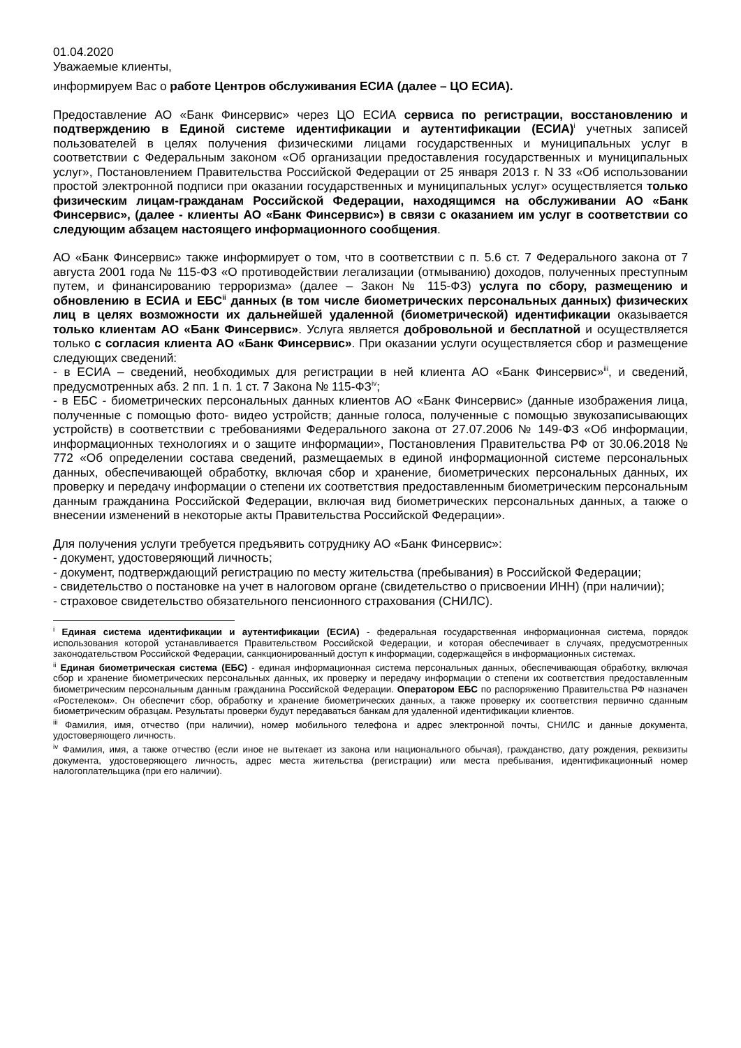01.04.2020
Уважаемые клиенты,
информируем Вас о работе Центров обслуживания ЕСИА (далее – ЦО ЕСИА).
Предоставление АО «Банк Финсервис» через ЦО ЕСИА сервиса по регистрации, восстановлению и подтверждению в Единой системе идентификации и аутентификации (ЕСИА)<sup>i</sup> учетных записей пользователей в целях получения физическими лицами государственных и муниципальных услуг в соответствии с Федеральным законом «Об организации предоставления государственных и муниципальных услуг», Постановлением Правительства Российской Федерации от 25 января 2013 г. N 33 «Об использовании простой электронной подписи при оказании государственных и муниципальных услуг» осуществляется только физическим лицам-гражданам Российской Федерации, находящимся на обслуживании АО «Банк Финсервис», (далее - клиенты АО «Банк Финсервис») в связи с оказанием им услуг в соответствии со следующим абзацем настоящего информационного сообщения.
АО «Банк Финсервис» также информирует о том, что в соответствии с п. 5.6 ст. 7 Федерального закона от 7 августа 2001 года № 115-ФЗ «О противодействии легализации (отмыванию) доходов, полученных преступным путем, и финансированию терроризма» (далее – Закон № 115-ФЗ) услуга по сбору, размещению и обновлению в ЕСИА и ЕБС<sup>ii</sup> данных (в том числе биометрических персональных данных) физических лиц в целях возможности их дальнейшей удаленной (биометрической) идентификации оказывается только клиентам АО «Банк Финсервис». Услуга является добровольной и бесплатной и осуществляется только с согласия клиента АО «Банк Финсервис». При оказании услуги осуществляется сбор и размещение следующих сведений:
- в ЕСИА – сведений, необходимых для регистрации в ней клиента АО «Банк Финсервис»<sup>iii</sup>, и сведений, предусмотренных абз. 2 пп. 1 п. 1 ст. 7 Закона № 115-ФЗ<sup>iv</sup>;
- в ЕБС - биометрических персональных данных клиентов АО «Банк Финсервис» (данные изображения лица, полученные с помощью фото- видео устройств; данные голоса, полученные с помощью звукозаписывающих устройств) в соответствии с требованиями Федерального закона от 27.07.2006 № 149-ФЗ «Об информации, информационных технологиях и о защите информации», Постановления Правительства РФ от 30.06.2018 № 772 «Об определении состава сведений, размещаемых в единой информационной системе персональных данных, обеспечивающей обработку, включая сбор и хранение, биометрических персональных данных, их проверку и передачу информации о степени их соответствия предоставленным биометрическим персональным данным гражданина Российской Федерации, включая вид биометрических персональных данных, а также о внесении изменений в некоторые акты Правительства Российской Федерации».
Для получения услуги требуется предъявить сотруднику АО «Банк Финсервис»:
- документ, удостоверяющий личность;
- документ, подтверждающий регистрацию по месту жительства (пребывания) в Российской Федерации;
- свидетельство о постановке на учет в налоговом органе (свидетельство о присвоении ИНН) (при наличии);
- страховое свидетельство обязательного пенсионного страхования (СНИЛС).
<sup>i</sup> Единая система идентификации и аутентификации (ЕСИА) - федеральная государственная информационная система, порядок использования которой устанавливается Правительством Российской Федерации, и которая обеспечивает в случаях, предусмотренных законодательством Российской Федерации, санкционированный доступ к информации, содержащейся в информационных системах.
<sup>ii</sup> Единая биометрическая система (ЕБС) - единая информационная система персональных данных, обеспечивающая обработку, включая сбор и хранение биометрических персональных данных, их проверку и передачу информации о степени их соответствия предоставленным биометрическим персональным данным гражданина Российской Федерации. Оператором ЕБС по распоряжению Правительства РФ назначен «Ростелеком». Он обеспечит сбор, обработку и хранение биометрических данных, а также проверку их соответствия первично сданным биометрическим образцам. Результаты проверки будут передаваться банкам для удаленной идентификации клиентов.
<sup>iii</sup> Фамилия, имя, отчество (при наличии), номер мобильного телефона и адрес электронной почты, СНИЛС и данные документа, удостоверяющего личность.
<sup>iv</sup> Фамилия, имя, а также отчество (если иное не вытекает из закона или национального обычая), гражданство, дату рождения, реквизиты документа, удостоверяющего личность, адрес места жительства (регистрации) или места пребывания, идентификационный номер налогоплательщика (при его наличии).